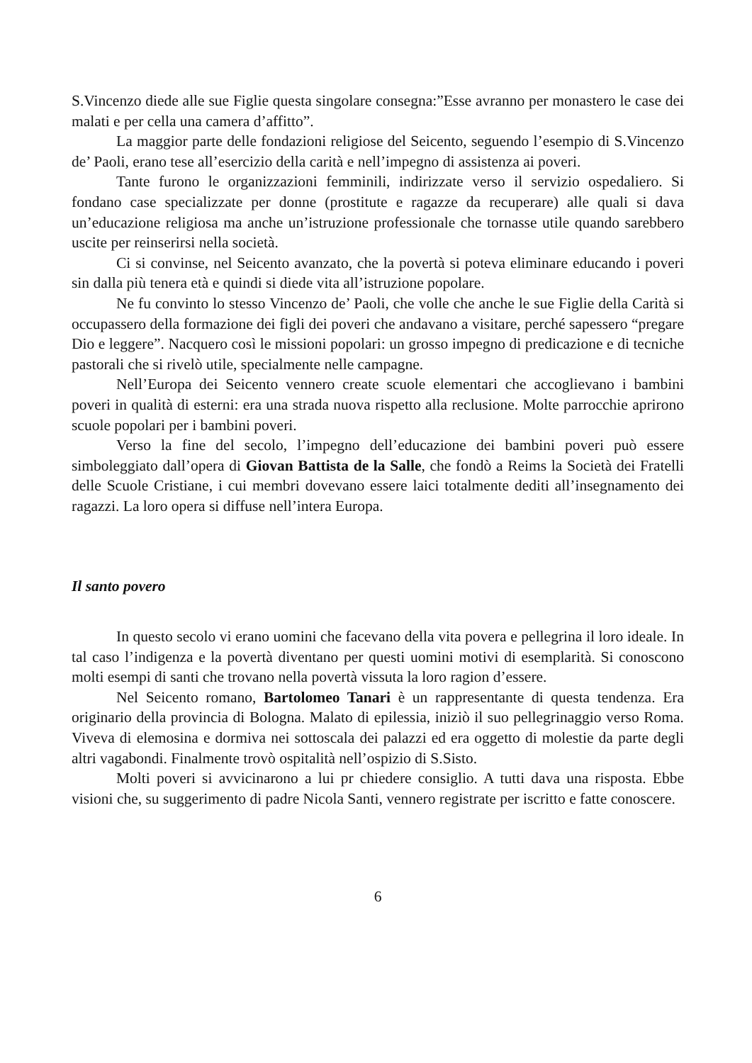S.Vincenzo diede alle sue Figlie questa singolare consegna:”Esse avranno per monastero le case dei malati e per cella una camera d’affitto”.
La maggior parte delle fondazioni religiose del Seicento, seguendo l’esempio di S.Vincenzo de’ Paoli, erano tese all’esercizio della carità e nell’impegno di assistenza ai poveri.
Tante furono le organizzazioni femminili, indirizzate verso il servizio ospedaliero. Si fondano case specializzate per donne (prostitute e ragazze da recuperare) alle quali si dava un’educazione religiosa ma anche un’istruzione professionale che tornasse utile quando sarebbero uscite per reinserirsi nella società.
Ci si convinse, nel Seicento avanzato, che la povertà si poteva eliminare educando i poveri sin dalla più tenera età e quindi si diede vita all’istruzione popolare.
Ne fu convinto lo stesso Vincenzo de’ Paoli, che volle che anche le sue Figlie della Carità si occupassero della formazione dei figli dei poveri che andavano a visitare, perché sapessero “pregare Dio e leggere”. Nacquero così le missioni popolari: un grosso impegno di predicazione e di tecniche pastorali che si rivelò utile, specialmente nelle campagne.
Nell’Europa dei Seicento vennero create scuole elementari che accoglievano i bambini poveri in qualità di esterni: era una strada nuova rispetto alla reclusione. Molte parrocchie aprirono scuole popolari per i bambini poveri.
Verso la fine del secolo, l’impegno dell’educazione dei bambini poveri può essere simboleggiato dall’opera di Giovan Battista de la Salle, che fondò a Reims la Società dei Fratelli delle Scuole Cristiane, i cui membri dovevano essere laici totalmente dediti all’insegnamento dei ragazzi. La loro opera si diffuse nell’intera Europa.
Il santo povero
In questo secolo vi erano uomini che facevano della vita povera e pellegrina il loro ideale. In tal caso l’indigenza e la povertà diventano per questi uomini motivi di esemplarità. Si conoscono molti esempi di santi che trovano nella povertà vissuta la loro ragion d’essere.
Nel Seicento romano, Bartolomeo Tanari è un rappresentante di questa tendenza. Era originario della provincia di Bologna. Malato di epilessia, iniziò il suo pellegrinaggio verso Roma. Viveva di elemosina e dormiva nei sottoscala dei palazzi ed era oggetto di molestie da parte degli altri vagabondi. Finalmente trovò ospitalità nell’ospizio di S.Sisto.
Molti poveri si avvicinarono a lui pr chiedere consiglio. A tutti dava una risposta. Ebbe visioni che, su suggerimento di padre Nicola Santi, vennero registrate per iscritto e fatte conoscere.
6